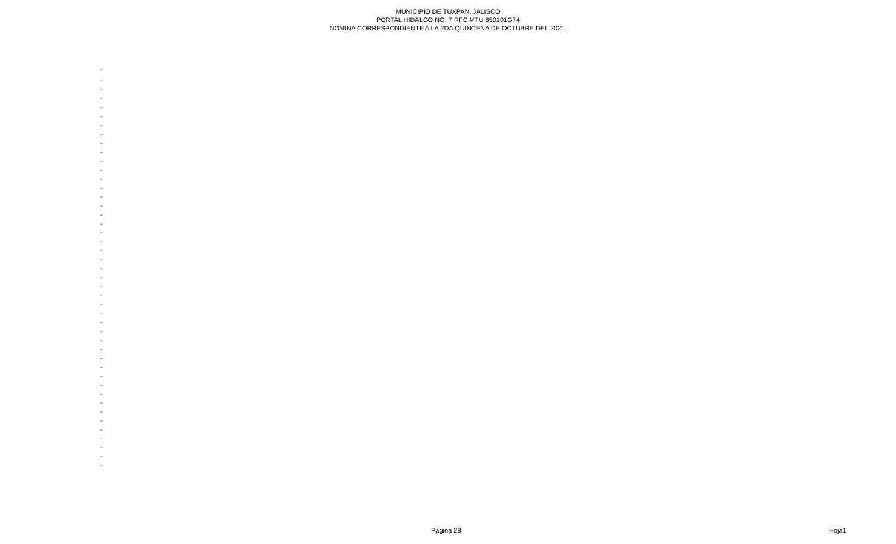MUNICIPIO DE TUXPAN, JALISCO
PORTAL HIDALGO NO. 7 RFC MTU 850101G74
NOMINA CORRESPONDIENTE A LA 2DA QUINCENA DE OCTUBRE DEL 2021.
| - |
| - |
| - |
| - |
| - |
| - |
| - |
| - |
| - |
| - |
| - |
| - |
| - |
| - |
| - |
| - |
| - |
| - |
| - |
| - |
| - |
| - |
| - |
| - |
| - |
| - |
| - |
| - |
| - |
| - |
| - |
| - |
| - |
| - |
| - |
| - |
| - |
| - |
| - |
| - |
| - |
| - |
| - |
| - |
| - |
Página 28 Hoja1